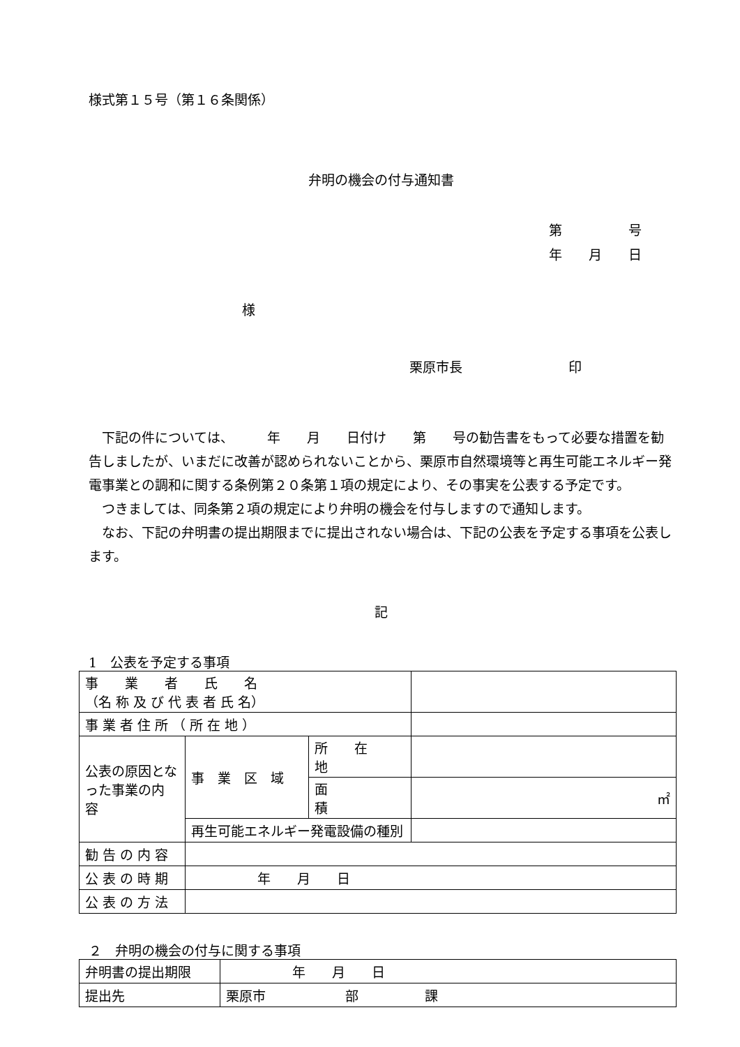様式第１５号（第１６条関係）
弁明の機会の付与通知書
第　　　　　号
年　　月　　日
様
栗原市長　　　　　　　　印
　下記の件については、　　　年　　月　　日付け　　第　　号の勧告書をもって必要な措置を勧告しましたが、いまだに改善が認められないことから、栗原市自然環境等と再生可能エネルギー発電事業との調和に関する条例第２０条第１項の規定により、その事実を公表する予定です。
　つきましては、同条第２項の規定により弁明の機会を付与しますので通知します。
　なお、下記の弁明書の提出期限までに提出されない場合は、下記の公表を予定する事項を公表します。
記
1　公表を予定する事項
| 事 業 者 氏 名 （名 称 及 び 代 表 者 氏 名） | | | |
| 事 業 者 住 所 （ 所 在 地 ） | | | |
| 公表の原因となった事業の内 容 | 事 業 区 域 | 所 在 地 | |
| | | 面 積 | ㎡ |
| | 再生可能エネルギー発電設備の種別 | | |
| 勧 告 の 内 容 | | | |
| 公 表 の 時 期 | 年 月 日 | | |
| 公 表 の 方 法 | | | |
２　弁明の機会の付与に関する事項
| 弁明書の提出期限 | 年 月 日 |
| 提出先 | 栗原市 部 課 |